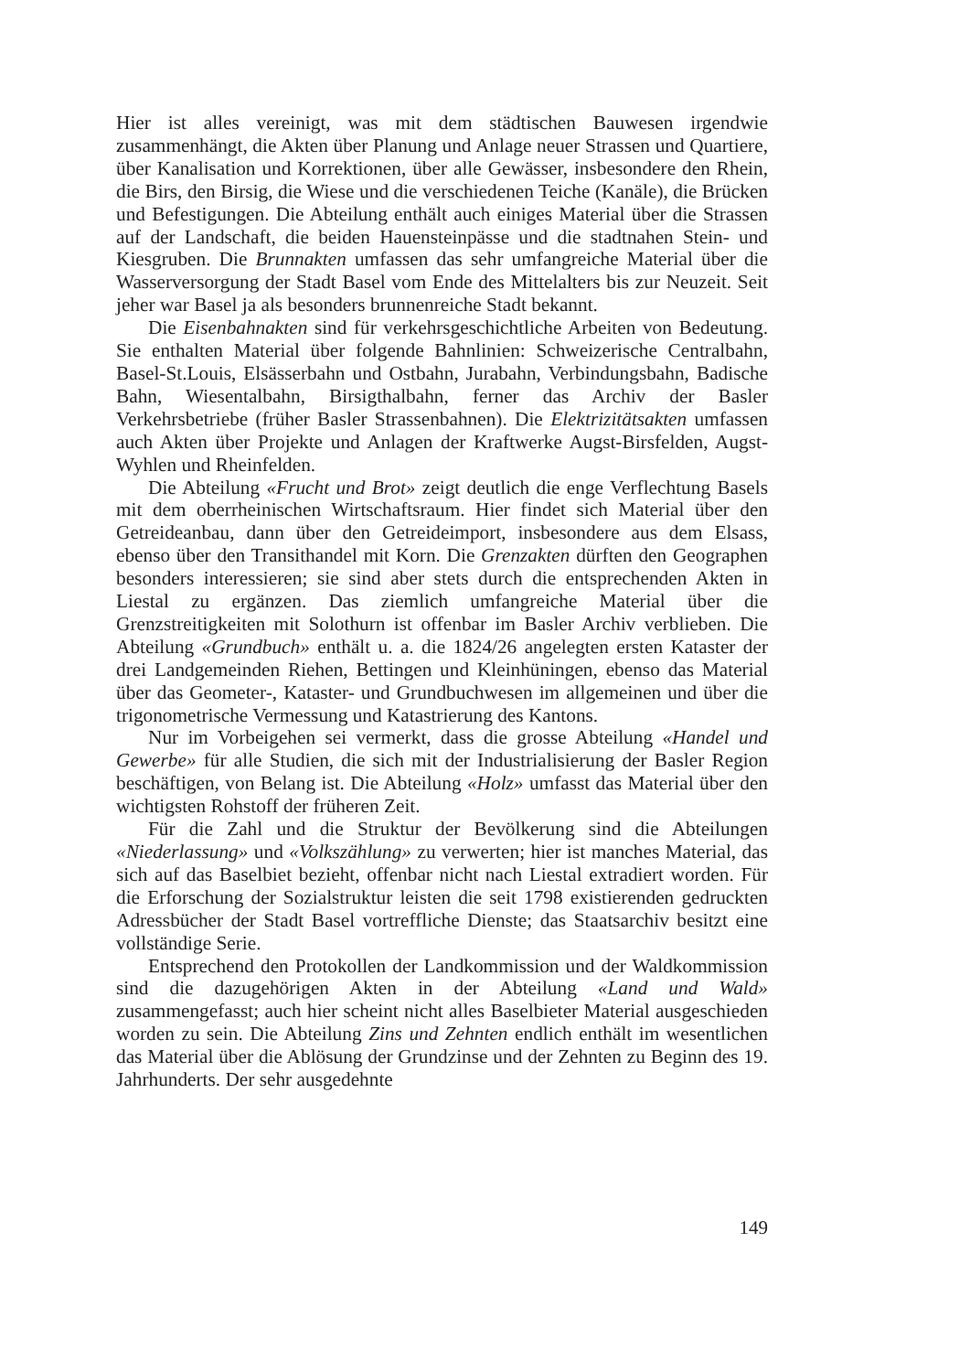Hier ist alles vereinigt, was mit dem städtischen Bauwesen irgendwie zusammenhängt, die Akten über Planung und Anlage neuer Strassen und Quartiere, über Kanalisation und Korrektionen, über alle Gewässer, insbesondere den Rhein, die Birs, den Birsig, die Wiese und die verschiedenen Teiche (Kanäle), die Brücken und Befestigungen. Die Abteilung enthält auch einiges Material über die Strassen auf der Landschaft, die beiden Hauensteinpässe und die stadtnahen Stein- und Kiesgruben. Die Brunnakten umfassen das sehr umfangreiche Material über die Wasserversorgung der Stadt Basel vom Ende des Mittelalters bis zur Neuzeit. Seit jeher war Basel ja als besonders brunnenreiche Stadt bekannt.
Die Eisenbahnakten sind für verkehrsgeschichtliche Arbeiten von Bedeutung. Sie enthalten Material über folgende Bahnlinien: Schweizerische Centralbahn, Basel-St.Louis, Elsässerbahn und Ostbahn, Jurabahn, Verbindungsbahn, Badische Bahn, Wiesentalbahn, Birsigthalbahn, ferner das Archiv der Basler Verkehrsbetriebe (früher Basler Strassenbahnen). Die Elektrizitätsakten umfassen auch Akten über Projekte und Anlagen der Kraftwerke Augst-Birsfelden, Augst-Wyhlen und Rheinfelden.
Die Abteilung «Frucht und Brot» zeigt deutlich die enge Verflechtung Basels mit dem oberrheinischen Wirtschaftsraum. Hier findet sich Material über den Getreideanbau, dann über den Getreideimport, insbesondere aus dem Elsass, ebenso über den Transithandel mit Korn. Die Grenzakten dürften den Geographen besonders interessieren; sie sind aber stets durch die entsprechenden Akten in Liestal zu ergänzen. Das ziemlich umfangreiche Material über die Grenzstreitigkeiten mit Solothurn ist offenbar im Basler Archiv verblieben. Die Abteilung «Grundbuch» enthält u. a. die 1824/26 angelegten ersten Kataster der drei Landgemeinden Riehen, Bettingen und Kleinhüningen, ebenso das Material über das Geometer-, Kataster- und Grundbuchwesen im allgemeinen und über die trigonometrische Vermessung und Katastrierung des Kantons.
Nur im Vorbeigehen sei vermerkt, dass die grosse Abteilung «Handel und Gewerbe» für alle Studien, die sich mit der Industrialisierung der Basler Region beschäftigen, von Belang ist. Die Abteilung «Holz» umfasst das Material über den wichtigsten Rohstoff der früheren Zeit.
Für die Zahl und die Struktur der Bevölkerung sind die Abteilungen «Niederlassung» und «Volkszählung» zu verwerten; hier ist manches Material, das sich auf das Baselbiet bezieht, offenbar nicht nach Liestal extradiert worden. Für die Erforschung der Sozialstruktur leisten die seit 1798 existierenden gedruckten Adressbücher der Stadt Basel vortreffliche Dienste; das Staatsarchiv besitzt eine vollständige Serie.
Entsprechend den Protokollen der Landkommission und der Waldkommission sind die dazugehörigen Akten in der Abteilung «Land und Wald» zusammengefasst; auch hier scheint nicht alles Baselbieter Material ausgeschieden worden zu sein. Die Abteilung Zins und Zehnten endlich enthält im wesentlichen das Material über die Ablösung der Grundzinse und der Zehnten zu Beginn des 19. Jahrhunderts. Der sehr ausgedehnte
149